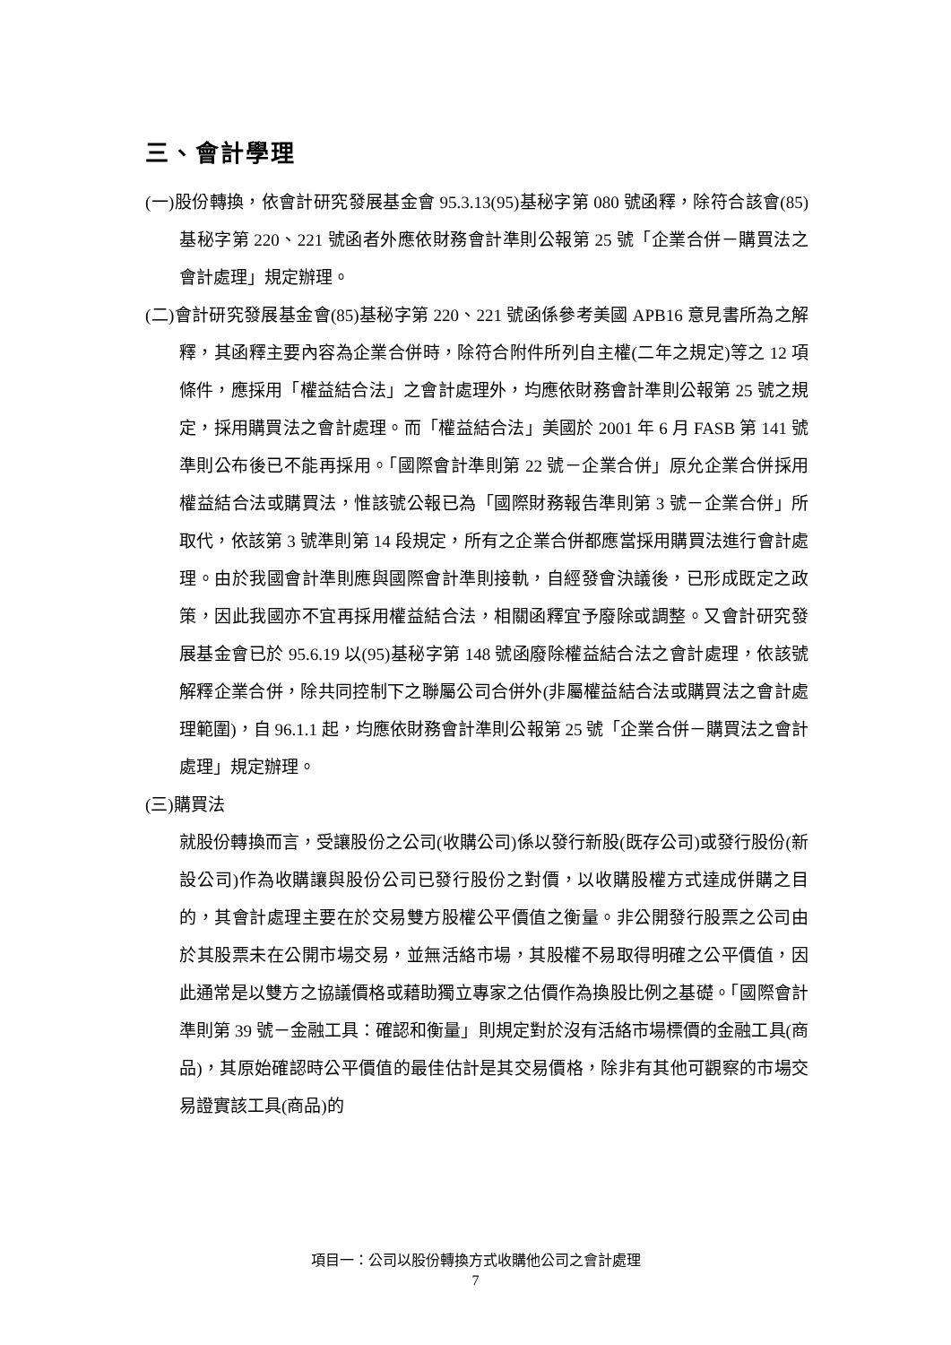三、會計學理
(一)股份轉換，依會計研究發展基金會 95.3.13(95)基秘字第 080 號函釋，除符合該會(85)基秘字第 220、221 號函者外應依財務會計準則公報第 25 號「企業合併－購買法之會計處理」規定辦理。
(二)會計研究發展基金會(85)基秘字第 220、221 號函係參考美國 APB16 意見書所為之解釋，其函釋主要內容為企業合併時，除符合附件所列自主權(二年之規定)等之 12 項條件，應採用「權益結合法」之會計處理外，均應依財務會計準則公報第 25 號之規定，採用購買法之會計處理。而「權益結合法」美國於 2001 年 6 月 FASB 第 141 號準則公布後已不能再採用。「國際會計準則第 22 號－企業合併」原允企業合併採用權益結合法或購買法，惟該號公報已為「國際財務報告準則第 3 號－企業合併」所取代，依該第 3 號準則第 14 段規定，所有之企業合併都應當採用購買法進行會計處理。由於我國會計準則應與國際會計準則接軌，自經發會決議後，已形成既定之政策，因此我國亦不宜再採用權益結合法，相關函釋宜予廢除或調整。又會計研究發展基金會已於 95.6.19 以(95)基秘字第 148 號函廢除權益結合法之會計處理，依該號解釋企業合併，除共同控制下之聯屬公司合併外(非屬權益結合法或購買法之會計處理範圍)，自 96.1.1 起，均應依財務會計準則公報第 25 號「企業合併－購買法之會計處理」規定辦理。
(三)購買法
就股份轉換而言，受讓股份之公司(收購公司)係以發行新股(既存公司)或發行股份(新設公司)作為收購讓與股份公司已發行股份之對價，以收購股權方式達成併購之目的，其會計處理主要在於交易雙方股權公平價值之衡量。非公開發行股票之公司由於其股票未在公開市場交易，並無活絡市場，其股權不易取得明確之公平價值，因此通常是以雙方之協議價格或藉助獨立專家之估價作為換股比例之基礎。「國際會計準則第 39 號－金融工具：確認和衡量」則規定對於沒有活絡市場標價的金融工具(商品)，其原始確認時公平價值的最佳估計是其交易價格，除非有其他可觀察的市場交易證實該工具(商品)的
項目一：公司以股份轉換方式收購他公司之會計處理
7